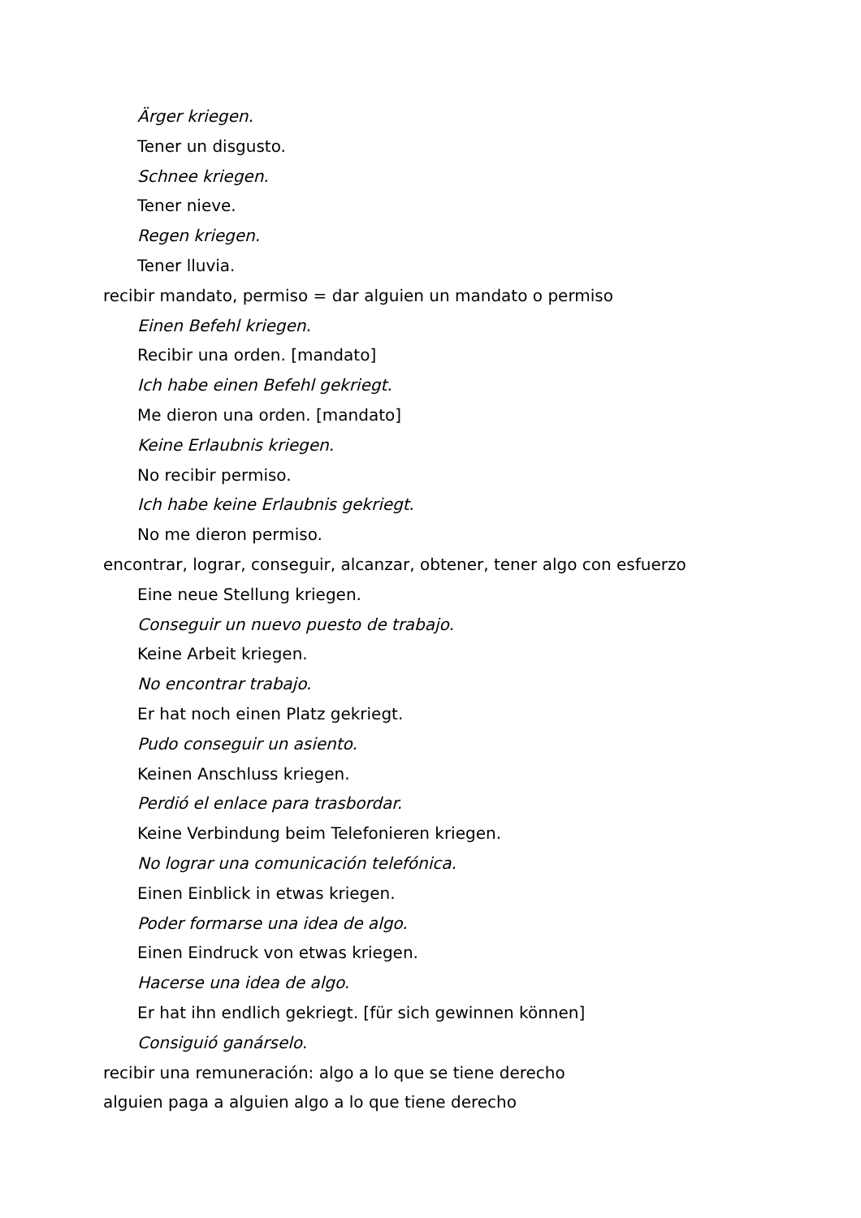Ärger kriegen.
Tener un disgusto.
Schnee kriegen.
Tener nieve.
Regen kriegen.
Tener lluvia.
recibir mandato, permiso = dar alguien un mandato o permiso
Einen Befehl kriegen.
Recibir una orden. [mandato]
Ich habe einen Befehl gekriegt.
Me dieron una orden. [mandato]
Keine Erlaubnis kriegen.
No recibir permiso.
Ich habe keine Erlaubnis gekriegt.
No me dieron permiso.
encontrar, lograr, conseguir, alcanzar, obtener, tener algo con esfuerzo
Eine neue Stellung kriegen.
Conseguir un nuevo puesto de trabajo.
Keine Arbeit kriegen.
No encontrar trabajo.
Er hat noch einen Platz gekriegt.
Pudo conseguir un asiento.
Keinen Anschluss kriegen.
Perdió el enlace para trasbordar.
Keine Verbindung beim Telefonieren kriegen.
No lograr una comunicación telefónica.
Einen Einblick in etwas kriegen.
Poder formarse una idea de algo.
Einen Eindruck von etwas kriegen.
Hacerse una idea de algo.
Er hat ihn endlich gekriegt. [für sich gewinnen können]
Consiguió ganárselo.
recibir una remuneración: algo a lo que se tiene derecho
alguien paga a alguien algo a lo que tiene derecho